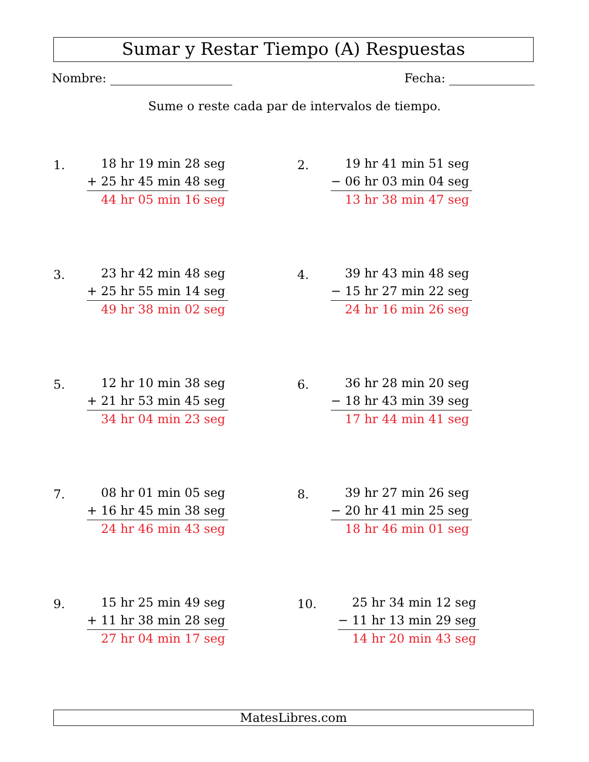Sumar y Restar Tiempo (A) Respuestas
Nombre: Fecha:
Sume o reste cada par de intervalos de tiempo.
1.
18 hr 19 min 28 seg
+ 25 hr 45 min 48 seg
44 hr 05 min 16 seg
2.
19 hr 41 min 51 seg
− 06 hr 03 min 04 seg
13 hr 38 min 47 seg
3.
23 hr 42 min 48 seg
+ 25 hr 55 min 14 seg
49 hr 38 min 02 seg
4.
39 hr 43 min 48 seg
− 15 hr 27 min 22 seg
24 hr 16 min 26 seg
5.
12 hr 10 min 38 seg
+ 21 hr 53 min 45 seg
34 hr 04 min 23 seg
6.
36 hr 28 min 20 seg
− 18 hr 43 min 39 seg
17 hr 44 min 41 seg
7.
08 hr 01 min 05 seg
+ 16 hr 45 min 38 seg
24 hr 46 min 43 seg
8.
39 hr 27 min 26 seg
− 20 hr 41 min 25 seg
18 hr 46 min 01 seg
9.
15 hr 25 min 49 seg
+ 11 hr 38 min 28 seg
27 hr 04 min 17 seg
10.
25 hr 34 min 12 seg
− 11 hr 13 min 29 seg
14 hr 20 min 43 seg
MatesLibres.com